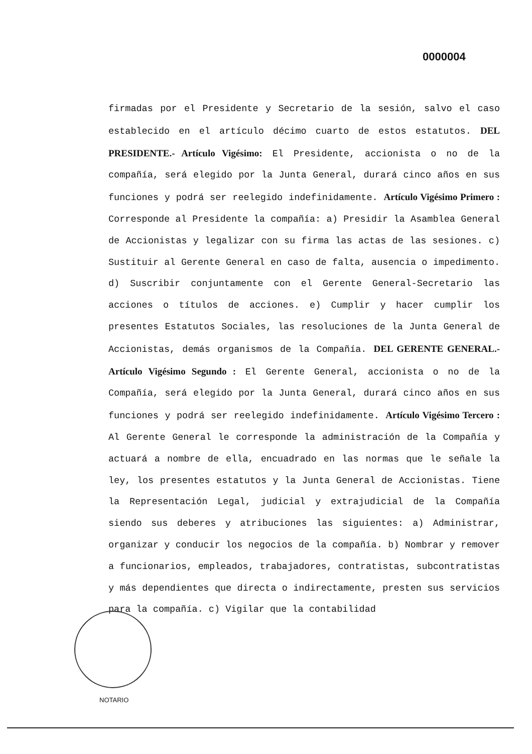0000004
firmadas por el Presidente y Secretario de la sesión, salvo el caso establecido en el artículo décimo cuarto de estos estatutos. DEL PRESIDENTE.- Artículo Vigésimo: El Presidente, accionista o no de la compañía, será elegido por la Junta General, durará cinco años en sus funciones y podrá ser reelegido indefinidamente. Artículo Vigésimo Primero : Corresponde al Presidente la compañía: a) Presidir la Asamblea General de Accionistas y legalizar con su firma las actas de las sesiones. c) Sustituir al Gerente General en caso de falta, ausencia o impedimento. d) Suscribir conjuntamente con el Gerente General-Secretario las acciones o títulos de acciones. e) Cumplir y hacer cumplir los presentes Estatutos Sociales, las resoluciones de la Junta General de Accionistas, demás organismos de la Compañía. DEL GERENTE GENERAL.- Artículo Vigésimo Segundo : El Gerente General, accionista o no de la Compañía, será elegido por la Junta General, durará cinco años en sus funciones y podrá ser reelegido indefinidamente. Artículo Vigésimo Tercero : Al Gerente General le corresponde la administración de la Compañía y actuará a nombre de ella, encuadrado en las normas que le señale la ley, los presentes estatutos y la Junta General de Accionistas. Tiene la Representación Legal, judicial y extrajudicial de la Compañía siendo sus deberes y atribuciones las siguientes: a) Administrar, organizar y conducir los negocios de la compañía. b) Nombrar y remover a funcionarios, empleados, trabajadores, contratistas, subcontratistas y más dependientes que directa o indirectamente, presten sus servicios para la compañía. c) Vigilar que la contabilidad
NOTARIO